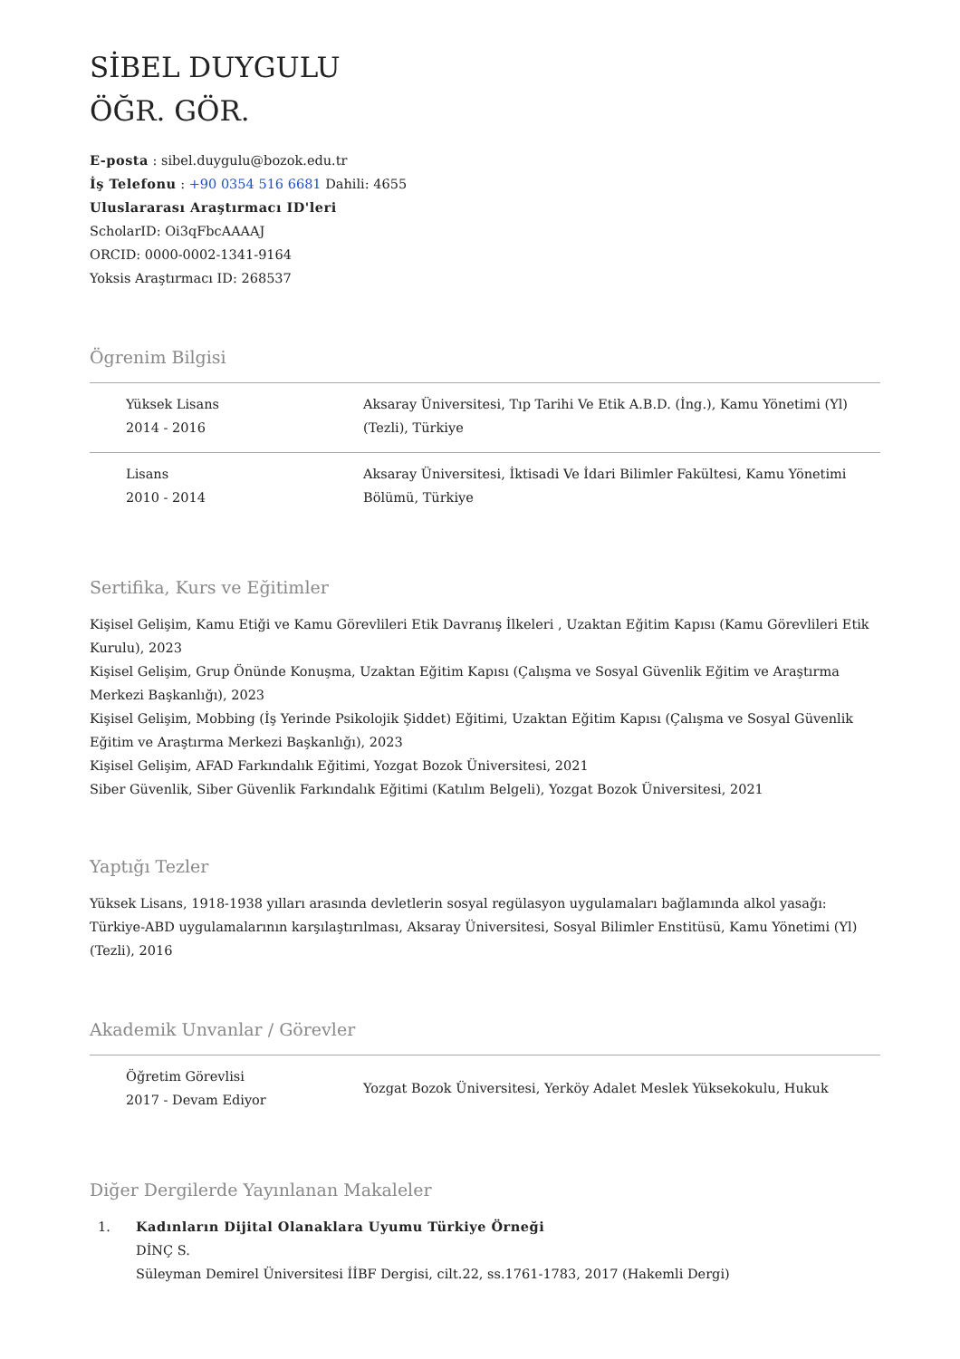SİBEL DUYGULU
ÖĞR. GÖR.
E-posta : sibel.duygulu@bozok.edu.tr
İş Telefonu : +90 0354 516 6681 Dahili: 4655
Uluslararası Araştırmacı ID'leri
ScholarID: Oi3qFbcAAAAJ
ORCID: 0000-0002-1341-9164
Yoksis Araştırmacı ID: 268537
Ögrenim Bilgisi
| Yüksek Lisans 2014 - 2016 | Aksaray Üniversitesi, Tıp Tarihi Ve Etik A.B.D. (İng.), Kamu Yönetimi (Yl) (Tezli), Türkiye |
| Lisans 2010 - 2014 | Aksaray Üniversitesi, İktisadi Ve İdari Bilimler Fakültesi, Kamu Yönetimi Bölümü, Türkiye |
Sertifika, Kurs ve Eğitimler
Kişisel Gelişim, Kamu Etiği ve Kamu Görevlileri Etik Davranış İlkeleri , Uzaktan Eğitim Kapısı (Kamu Görevlileri Etik Kurulu), 2023
Kişisel Gelişim, Grup Önünde Konuşma, Uzaktan Eğitim Kapısı (Çalışma ve Sosyal Güvenlik Eğitim ve Araştırma Merkezi Başkanlığı), 2023
Kişisel Gelişim, Mobbing (İş Yerinde Psikolojik Şiddet) Eğitimi, Uzaktan Eğitim Kapısı (Çalışma ve Sosyal Güvenlik Eğitim ve Araştırma Merkezi Başkanlığı), 2023
Kişisel Gelişim, AFAD Farkındalık Eğitimi, Yozgat Bozok Üniversitesi, 2021
Siber Güvenlik, Siber Güvenlik Farkındalık Eğitimi (Katılım Belgeli), Yozgat Bozok Üniversitesi, 2021
Yaptığı Tezler
Yüksek Lisans, 1918-1938 yılları arasında devletlerin sosyal regülasyon uygulamaları bağlamında alkol yasağı: Türkiye-ABD uygulamalarının karşılaştırılması, Aksaray Üniversitesi, Sosyal Bilimler Enstitüsü, Kamu Yönetimi (Yl) (Tezli), 2016
Akademik Unvanlar / Görevler
| Öğretim Görevlisi 2017 - Devam Ediyor | Yozgat Bozok Üniversitesi, Yerköy Adalet Meslek Yüksekokulu, Hukuk |
Diğer Dergilerde Yayınlanan Makaleler
1. Kadınların Dijital Olanaklara Uyumu Türkiye Örneği
DİNÇ S.
Süleyman Demirel Üniversitesi İİBF Dergisi, cilt.22, ss.1761-1783, 2017 (Hakemli Dergi)